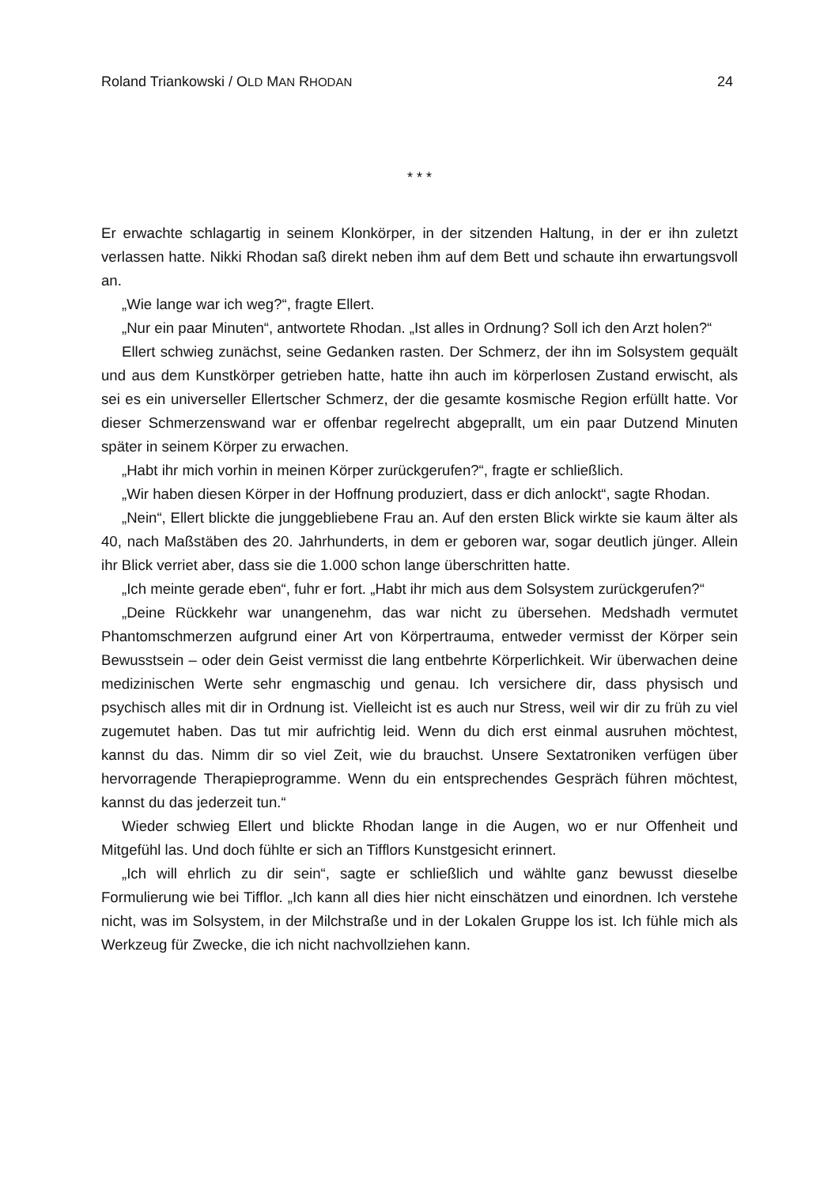Roland Triankowski / OLD MAN RHODAN 24
* * *
Er erwachte schlagartig in seinem Klonkörper, in der sitzenden Haltung, in der er ihn zuletzt verlassen hatte. Nikki Rhodan saß direkt neben ihm auf dem Bett und schaute ihn erwartungsvoll an.
„Wie lange war ich weg?“, fragte Ellert.
„Nur ein paar Minuten“, antwortete Rhodan. „Ist alles in Ordnung? Soll ich den Arzt holen?“
Ellert schwieg zunächst, seine Gedanken rasten. Der Schmerz, der ihn im Solsystem gequält und aus dem Kunstkörper getrieben hatte, hatte ihn auch im körperlosen Zustand erwischt, als sei es ein universeller Ellertscher Schmerz, der die gesamte kosmische Region erfüllt hatte. Vor dieser Schmerzenswand war er offenbar regelrecht abgeprallt, um ein paar Dutzend Minuten später in seinem Körper zu erwachen.
„Habt ihr mich vorhin in meinen Körper zurückgerufen?“, fragte er schließlich.
„Wir haben diesen Körper in der Hoffnung produziert, dass er dich anlockt“, sagte Rhodan.
„Nein“, Ellert blickte die junggebliebene Frau an. Auf den ersten Blick wirkte sie kaum älter als 40, nach Maßstäben des 20. Jahrhunderts, in dem er geboren war, sogar deutlich jünger. Allein ihr Blick verriet aber, dass sie die 1.000 schon lange überschritten hatte.
„Ich meinte gerade eben“, fuhr er fort. „Habt ihr mich aus dem Solsystem zurückgerufen?“
„Deine Rückkehr war unangenehm, das war nicht zu übersehen. Medshadh vermutet Phantomschmerzen aufgrund einer Art von Körpertrauma, entweder vermisst der Körper sein Bewusstsein – oder dein Geist vermisst die lang entbehrte Körperlichkeit. Wir überwachen deine medizinischen Werte sehr engmaschig und genau. Ich versichere dir, dass physisch und psychisch alles mit dir in Ordnung ist. Vielleicht ist es auch nur Stress, weil wir dir zu früh zu viel zugemutet haben. Das tut mir aufrichtig leid. Wenn du dich erst einmal ausruhen möchtest, kannst du das. Nimm dir so viel Zeit, wie du brauchst. Unsere Sextatroniken verfügen über hervorragende Therapieprogramme. Wenn du ein entsprechendes Gespräch führen möchtest, kannst du das jederzeit tun.“
Wieder schwieg Ellert und blickte Rhodan lange in die Augen, wo er nur Offenheit und Mitgefühl las. Und doch fühlte er sich an Tifflors Kunstgesicht erinnert.
„Ich will ehrlich zu dir sein“, sagte er schließlich und wählte ganz bewusst dieselbe Formulierung wie bei Tifflor. „Ich kann all dies hier nicht einschätzen und einordnen. Ich verstehe nicht, was im Solsystem, in der Milchstraße und in der Lokalen Gruppe los ist. Ich fühle mich als Werkzeug für Zwecke, die ich nicht nachvollziehen kann.